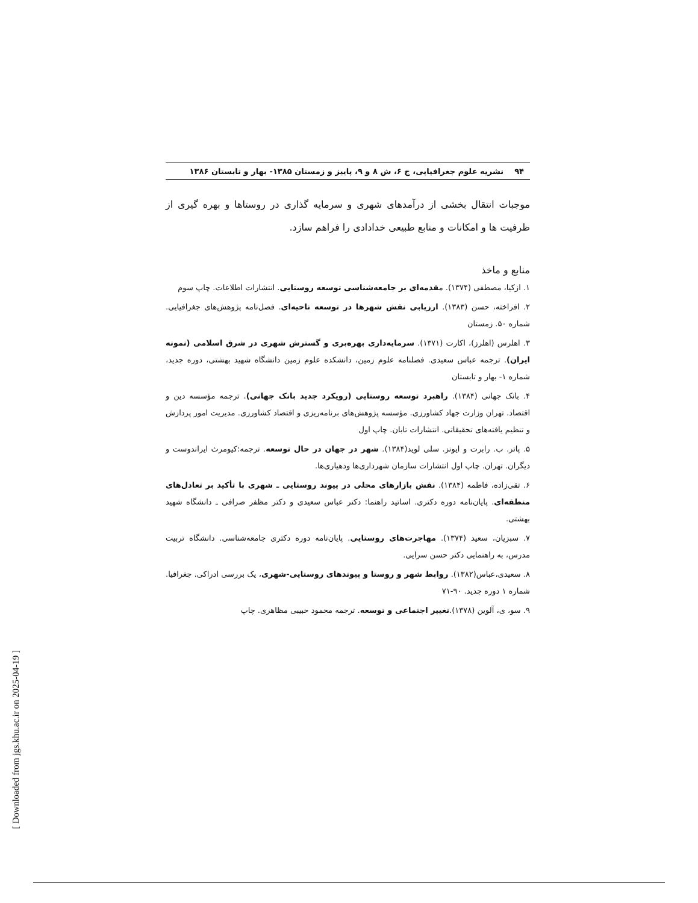۹۴ نشریه علوم جغرافیایی، ج ۶، ش ۸ و ۹، پاییز و زمستان ۱۳۸۵- بهار و تابستان ۱۳۸۶
موجبات انتقال بخشی از درآمدهای شهری و سرمایه گذاری در روستاها و بهره گیری از ظرفیت ها و امکانات و منابع طبیعی خدادادی را فراهم سازد.
منابع و ماخذ
۱. ازکیا، مصطفی (۱۳۷۴). مقدمه‌ای بر جامعه‌شناسی توسعه روستایی. انتشارات اطلاعات. چاپ سوم
۲. افراخته، حسن (۱۳۸۳). ارزیابی نقش شهرها در توسعه ناحیه‌ای. فصل‌نامه پژوهش‌های جغرافیایی. شماره ۵۰. زمستان
۳. اهلرس (اهلرز)، اکارت (۱۳۷۱). سرمایه‌داری بهره‌بری و گسترش شهری در شرق اسلامی (نمونه ایران). ترجمه عباس سعیدی. فصلنامه علوم زمین، دانشکده علوم زمین دانشگاه شهید بهشتی، دوره جدید، شماره ۱- بهار و تابستان
۴. بانک جهانی (۱۳۸۴). راهبرد توسعه روستایی (رویکرد جدید بانک جهانی). ترجمه مؤسسه دین و اقتصاد. تهران وزارت جهاد کشاورزی. مؤسسه پژوهش‌های برنامه‌ریزی و اقتصاد کشاورزی. مدیریت امور پردازش و تنظیم یافته‌های تحقیقاتی. انتشارات تابان. چاپ اول
۵. پاتر. ب. رابرت و ایونز. سلی لوید(۱۳۸۴). شهر در جهان در حال توسعه. ترجمه:کیومرث ایراندوست و دیگران. تهران. چاپ اول انتشارات سازمان شهرداری‌ها ودهیاری‌ها.
۶. تقی‌زاده، فاطمه (۱۳۸۴). نقش بازارهای محلی در پیوند روستایی ـ شهری با تأکید بر تعادل‌های منطقه‌ای. پایان‌نامه دوره دکتری. اساتید راهنما: دکتر عباس سعیدی و دکتر مظفر صرافی ـ دانشگاه شهید بهشتی.
۷. سبزیان، سعید (۱۳۷۴). مهاجرت‌های روستایی. پایان‌نامه دوره دکتری جامعه‌شناسی. دانشگاه تربیت مدرس، به راهنمایی دکتر حسن سرایی.
۸. سعیدی،عباس(۱۳۸۲). روابط شهر و روستا و پیوندهای روستایی-شهری، یک بررسی ادراکی. جغرافیا. شماره ۱ دوره جدید. ۹۰-۷۱
۹. سو، ی، آلوین (۱۳۷۸).تغییر اجتماعی و توسعه. ترجمه محمود حبیبی مظاهری. چاپ
[ Downloaded from jgs.khu.ac.ir on 2025-04-19 ]